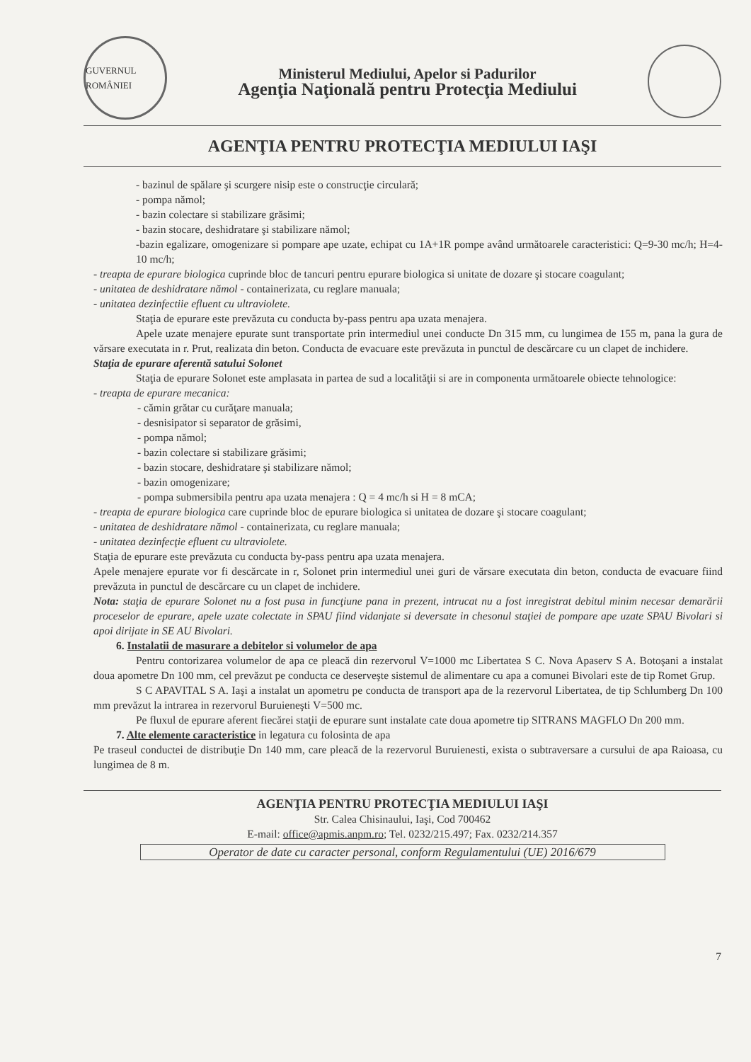GUVERNUL ROMÂNIEI
Ministerul Mediului, Apelor si Padurilor
Agenţia Naţională pentru Protecţia Mediului
AGENŢIA PENTRU PROTECŢIA MEDIULUI IAŞI
- bazinul de spălare şi scurgere nisip este o construcţie circulară;
- pompa nămol;
- bazin colectare si stabilizare grăsimi;
- bazin stocare, deshidratare şi stabilizare nămol;
-bazin egalizare, omogenizare si pompare ape uzate, echipat cu 1A+1R pompe având următoarele caracteristici: Q=9-30 mc/h; H=4-10 mc/h;
- treapta de epurare biologica cuprinde bloc de tancuri pentru epurare biologica si unitate de dozare şi stocare coagulant;
- unitatea de deshidratare nămol - containerizata, cu reglare manuala;
- unitatea dezinfectiie efluent cu ultraviolete.
Staţia de epurare este prevăzuta cu conducta by-pass pentru apa uzata menajera.
Apele uzate menajere epurate sunt transportate prin intermediul unei conducte Dn 315 mm, cu lungimea de 155 m, pana la gura de vărsare executata in r. Prut, realizata din beton. Conducta de evacuare este prevăzuta in punctul de descărcare cu un clapet de inchidere.
Staţia de epurare aferentă satului Solonet
Staţia de epurare Solonet este amplasata in partea de sud a localităţii si are in componenta următoarele obiecte tehnologice:
- treapta de epurare mecanica:
- cămin grătar cu curăţare manuala;
- desnisipator si separator de grăsimi,
- pompa nămol;
- bazin colectare si stabilizare grăsimi;
- bazin stocare, deshidratare şi stabilizare nămol;
- bazin omogenizare;
- pompa submersibila pentru apa uzata menajera : Q = 4 mc/h si H = 8 mCA;
- treapta de epurare biologica care cuprinde bloc de epurare biologica si unitatea de dozare şi stocare coagulant;
- unitatea de deshidratare nămol - containerizata, cu reglare manuala;
- unitatea dezinfecţie efluent cu ultraviolete.
Staţia de epurare este prevăzuta cu conducta by-pass pentru apa uzata menajera.
Apele menajere epurate vor fi descărcate in r, Solonet prin intermediul unei guri de vărsare executata din beton, conducta de evacuare fiind prevăzuta in punctul de descărcare cu un clapet de inchidere.
Nota: staţia de epurare Solonet nu a fost pusa in funcţiune pana in prezent, intrucat nu a fost inregistrat debitul minim necesar demarării proceselor de epurare, apele uzate colectate in SPAU fiind vidanjate si deversate in chesonul staţiei de pompare ape uzate SPAU Bivolari si apoi dirijate in SE AU Bivolari.
6. Instalatii de masurare a debitelor si volumelor de apa
Pentru contorizarea volumelor de apa ce pleacă din rezervorul V=1000 mc Libertatea S C. Nova Apaserv S A. Botoşani a instalat doua apometre Dn 100 mm, cel prevăzut pe conducta ce deserveşte sistemul de alimentare cu apa a comunei Bivolari este de tip Romet Grup.
S C APAVITAL S A. Iaşi a instalat un apometru pe conducta de transport apa de la rezervorul Libertatea, de tip Schlumberg Dn 100 mm prevăzut la intrarea in rezervorul Buruieneşti V=500 mc.
Pe fluxul de epurare aferent fiecărei staţii de epurare sunt instalate cate doua apometre tip SITRANS MAGFLO Dn 200 mm.
7. Alte elemente caracteristice in legatura cu folosinta de apa
Pe traseul conductei de distribuţie Dn 140 mm, care pleacă de la rezervorul Buruienesti, exista o subtraversare a cursului de apa Raioasa, cu lungimea de 8 m.
7
AGENŢIA PENTRU PROTECŢIA MEDIULUI IAŞI
Str. Calea Chisinaului, Iaşi, Cod 700462
E-mail: office@apmis.anpm.ro; Tel. 0232/215.497; Fax. 0232/214.357
Operator de date cu caracter personal, conform Regulamentului (UE) 2016/679